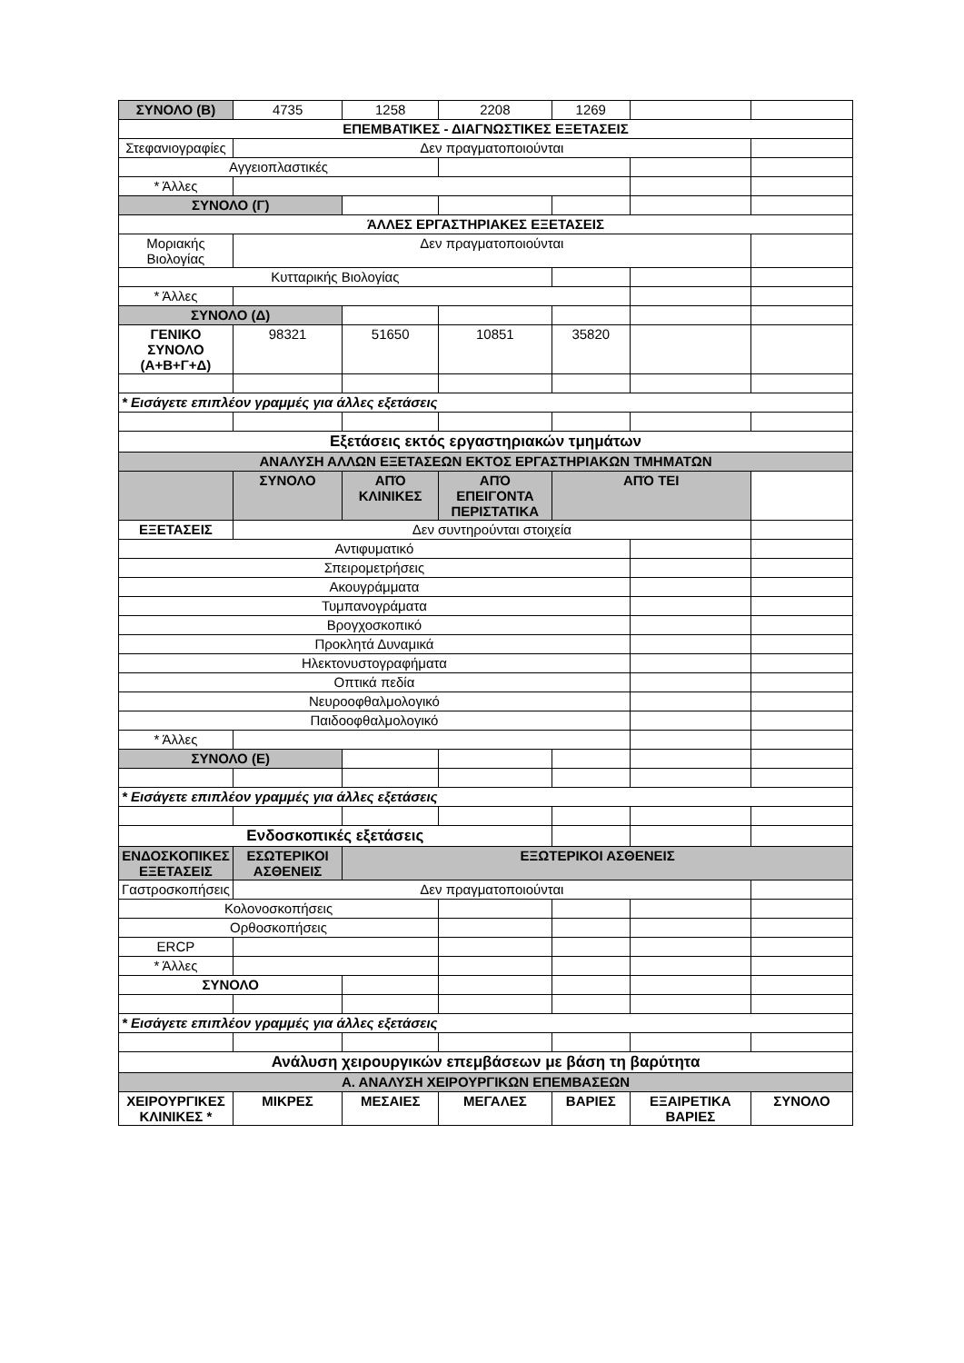| ΣΥΝΟΛΟ (Β) | 4735 | 1258 | 2208 | 1269 | | |
| ΕΠΕΜΒΑΤΙΚΕΣ - ΔΙΑΓΝΩΣΤΙΚΕΣ ΕΞΕΤΑΣΕΙΣ | | | | | | |
| Στεφανιογραφίες | Δεν πραγματοποιούνται | | | | | |
| Αγγειοπλαστικές | | | | | | |
| * Άλλες | | | | | | |
| ΣΥΝΟΛΟ (Γ) | | | | | | |
| ΆΛΛΕΣ ΕΡΓΑΣΤΗΡΙΑΚΕΣ ΕΞΕΤΑΣΕΙΣ | | | | | | |
| Μοριακής Βιολογίας | Δεν πραγματοποιούνται | | | | | |
| Κυτταρικής Βιολογίας | | | | | | |
| * Άλλες | | | | | | |
| ΣΥΝΟΛΟ (Δ) | | | | | | |
| ΓΕΝΙΚΟ ΣΥΝΟΛΟ (Α+Β+Γ+Δ) | 98321 | 51650 | 10851 | 35820 | | |
| * Εισάγετε επιπλέον γραμμές για άλλες εξετάσεις | | | | | | |
| Εξετάσεις εκτός εργαστηριακών τμημάτων | | | | | | |
| ΑΝΑΛΥΣΗ ΑΛΛΩΝ ΕΞΕΤΑΣΕΩΝ ΕΚΤΟΣ ΕΡΓΑΣΤΗΡΙΑΚΩΝ ΤΜΗΜΑΤΩΝ | | | | | | |
| | ΣΥΝΟΛΟ | ΑΠΌ ΚΛΙΝΙΚΕΣ | ΑΠΌ ΕΠΕΙΓΟΝΤΑ ΠΕΡΙΣΤΑΤΙΚΑ | ΑΠΌ ΤΕΙ | | |
| ΕΞΕΤΑΣΕΙΣ | Δεν συντηρούνται στοιχεία | | | | | |
| Αντιφυματικό | | | | | | |
| Σπειρομετρήσεις | | | | | | |
| Ακουγράμματα | | | | | | |
| Τυμπανογράματα | | | | | | |
| Βρογχοσκοπικό | | | | | | |
| Προκλητά Δυναμικά | | | | | | |
| Ηλεκτονυστογραφήματα | | | | | | |
| Οπτικά πεδία | | | | | | |
| Νευροοφθαλμολογικό | | | | | | |
| Παιδοοφθαλμολογικό | | | | | | |
| * Άλλες | | | | | | |
| ΣΥΝΟΛΟ (Ε) | | | | | | |
| * Εισάγετε επιπλέον γραμμές για άλλες εξετάσεις | | | | | | |
| Ενδοσκοπικές εξετάσεις | | | | | | |
| ΕΝΔΟΣΚΟΠΙΚΕΣ ΕΞΕΤΑΣΕΙΣ | ΕΣΩΤΕΡΙΚΟΙ ΑΣΘΕΝΕΙΣ | ΕΞΩΤΕΡΙΚΟΙ ΑΣΘΕΝΕΙΣ | | | | |
| Γαστροσκοπήσεις | Δεν πραγματοποιούνται | | | | | |
| Κολονοσκοπήσεις | | | | | | |
| Ορθοσκοπήσεις | | | | | | |
| ERCP | | | | | | |
| * Άλλες | | | | | | |
| ΣΥΝΟΛΟ | | | | | | |
| * Εισάγετε επιπλέον γραμμές για άλλες εξετάσεις | | | | | | |
| Ανάλυση χειρουργικών επεμβάσεων με βάση τη βαρύτητα | | | | | | |
| Α. ΑΝΑΛΥΣΗ ΧΕΙΡΟΥΡΓΙΚΩΝ ΕΠΕΜΒΑΣΕΩΝ | | | | | | |
| ΧΕΙΡΟΥΡΓΙΚΕΣ ΚΛΙΝΙΚΕΣ * | ΜΙΚΡΕΣ | ΜΕΣΑΙΕΣ | ΜΕΓΑΛΕΣ | ΒΑΡΙΕΣ | ΕΞΑΙΡΕΤΙΚΑ ΒΑΡΙΕΣ | ΣΥΝΟΛΟ |